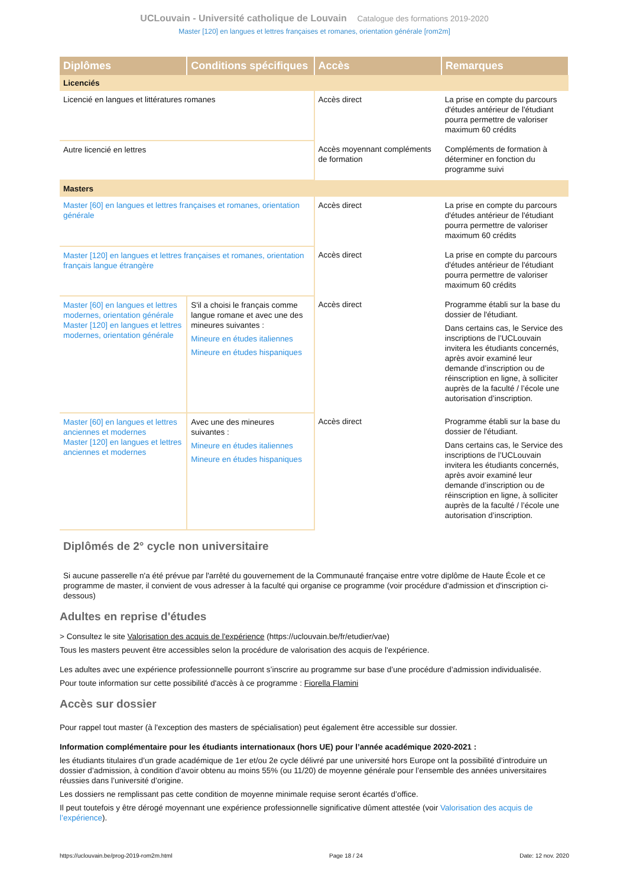UCLouvain - Université catholique de Louvain Catalogue des formations 2019-2020
Master [120] en langues et lettres françaises et romanes, orientation générale [rom2m]
| Diplômes | Conditions spécifiques | Accès | Remarques |
| --- | --- | --- | --- |
| Licenciés | | | |
| Licencié en langues et littératures romanes | | Accès direct | La prise en compte du parcours d'études antérieur de l'étudiant pourra permettre de valoriser maximum 60 crédits |
| Autre licencié en lettres | | Accès moyennant compléments de formation | Compléments de formation à déterminer en fonction du programme suivi |
| Masters | | | |
| Master [60] en langues et lettres françaises et romanes, orientation générale | | Accès direct | La prise en compte du parcours d'études antérieur de l'étudiant pourra permettre de valoriser maximum 60 crédits |
| Master [120] en langues et lettres françaises et romanes, orientation français langue étrangère | | Accès direct | La prise en compte du parcours d'études antérieur de l'étudiant pourra permettre de valoriser maximum 60 crédits |
| Master [60] en langues et lettres modernes, orientation générale Master [120] en langues et lettres modernes, orientation générale | S'il a choisi le français comme langue romane et avec une des mineures suivantes : Mineure en études italiennes Mineure en études hispaniques | Accès direct | Programme établi sur la base du dossier de l'étudiant. Dans certains cas, le Service des inscriptions de l’UCLouvain invitera les étudiants concernés, après avoir examiné leur demande d’inscription ou de réinscription en ligne, à solliciter auprès de la faculté / l’école une autorisation d’inscription. |
| Master [60] en langues et lettres anciennes et modernes Master [120] en langues et lettres anciennes et modernes | Avec une des mineures suivantes : Mineure en études italiennes Mineure en études hispaniques | Accès direct | Programme établi sur la base du dossier de l'étudiant. Dans certains cas, le Service des inscriptions de l’UCLouvain invitera les étudiants concernés, après avoir examiné leur demande d’inscription ou de réinscription en ligne, à solliciter auprès de la faculté / l’école une autorisation d’inscription. |
Diplômés de 2° cycle non universitaire
Si aucune passerelle n'a été prévue par l'arrêté du gouvernement de la Communauté française entre votre diplôme de Haute École et ce programme de master, il convient de vous adresser à la faculté qui organise ce programme (voir procédure d'admission et d'inscription ci-dessous)
Adultes en reprise d'études
> Consultez le site Valorisation des acquis de l'expérience (https://uclouvain.be/fr/etudier/vae)
Tous les masters peuvent être accessibles selon la procédure de valorisation des acquis de l'expérience.
Les adultes avec une expérience professionnelle pourront s’inscrire au programme sur base d’une procédure d’admission individualisée.
Pour toute information sur cette possibilité d'accès à ce programme : Fiorella Flamini
Accès sur dossier
Pour rappel tout master (à l'exception des masters de spécialisation) peut également être accessible sur dossier.
Information complémentaire pour les étudiants internationaux (hors UE) pour l’année académique 2020-2021 :
les étudiants titulaires d’un grade académique de 1er et/ou 2e cycle délivré par une université hors Europe ont la possibilité d’introduire un dossier d’admission, à condition d’avoir obtenu au moins 55% (ou 11/20) de moyenne générale pour l’ensemble des années universitaires réussies dans l’université d’origine.
Les dossiers ne remplissant pas cette condition de moyenne minimale requise seront écartés d’office.
Il peut toutefois y être dérogé moyennant une expérience professionnelle significative dûment attestée (voir Valorisation des acquis de l’expérience).
https://uclouvain.be/prog-2019-rom2m.html Page 18 / 24 Date: 12 nov. 2020